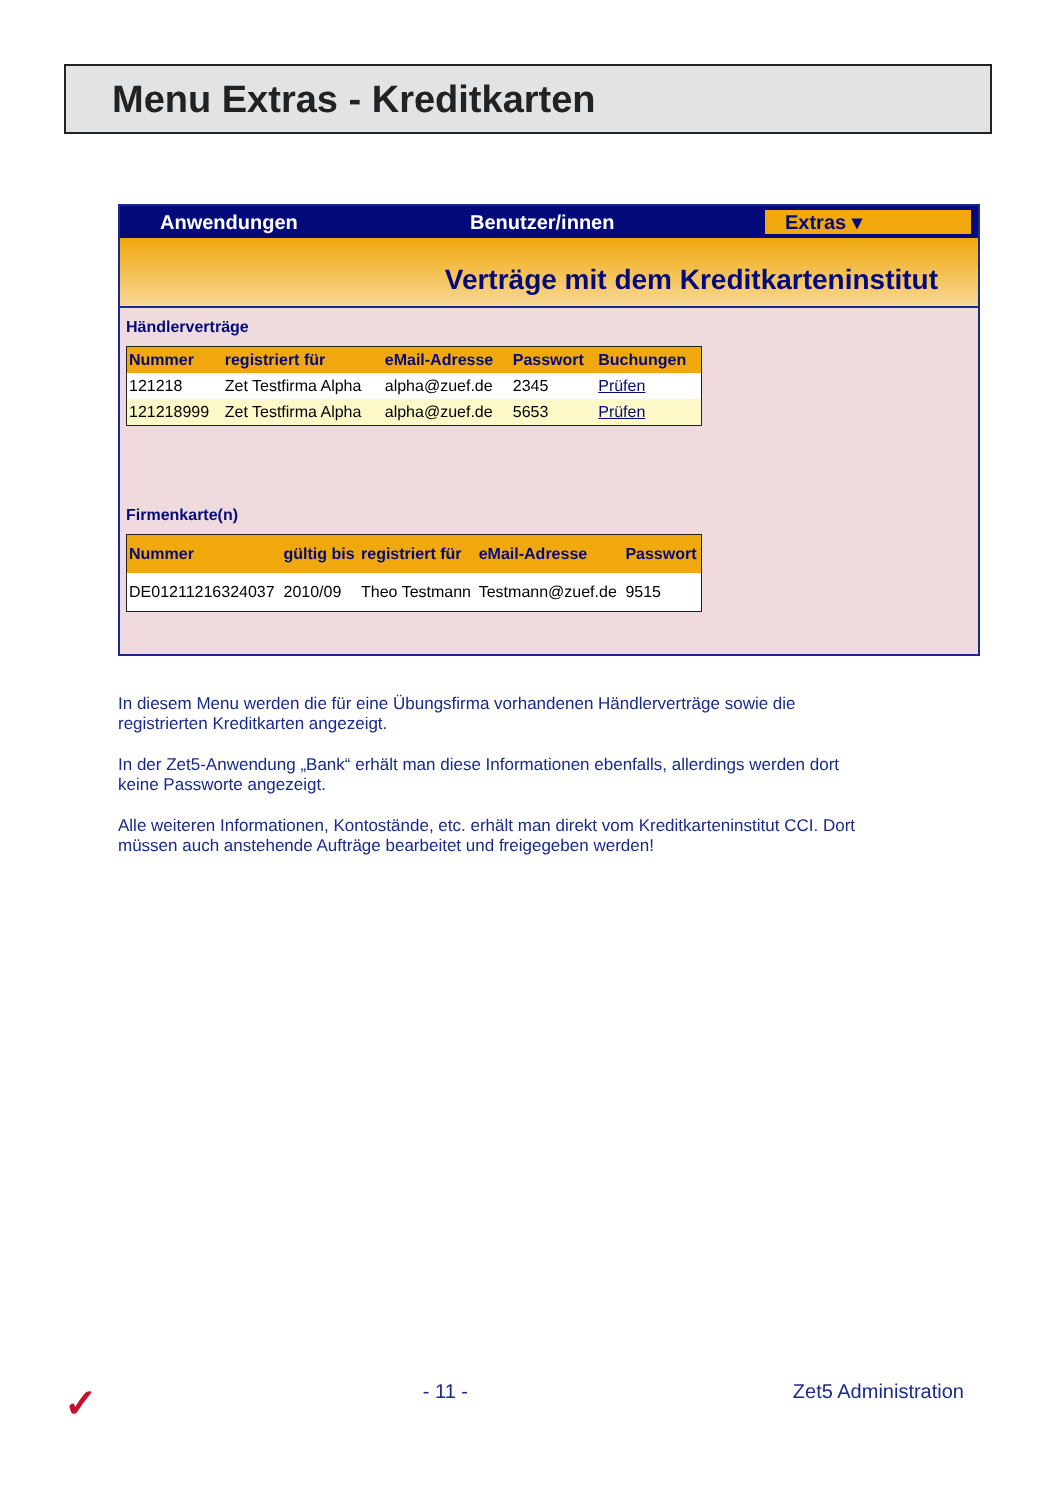Menu Extras - Kreditkarten
Anwendungen Benutzer/innen Extras ▾
Verträge mit dem Kreditkarteninstitut
Händlerverträge
| Nummer | registriert für | eMail-Adresse | Passwort | Buchungen |
| --- | --- | --- | --- | --- |
| 121218 | Zet Testfirma Alpha | alpha@zuef.de | 2345 | Prüfen |
| 121218999 | Zet Testfirma Alpha | alpha@zuef.de | 5653 | Prüfen |
Firmenkarte(n)
| Nummer | gültig bis | registriert für | eMail-Adresse | Passwort |
| --- | --- | --- | --- | --- |
| DE01211216324037 | 2010/09 | Theo Testmann | Testmann@zuef.de | 9515 |
In diesem Menu werden die für eine Übungsfirma vorhandenen Händlerverträge sowie die registrierten Kreditkarten angezeigt.
In der Zet5-Anwendung „Bank“ erhält man diese Informationen ebenfalls, allerdings werden dort keine Passworte angezeigt.
Alle weiteren Informationen, Kontostände, etc. erhält man direkt vom Kreditkarteninstitut CCI. Dort müssen auch anstehende Aufträge bearbeitet und freigegeben werden!
✓ - 11 - Zet5 Administration